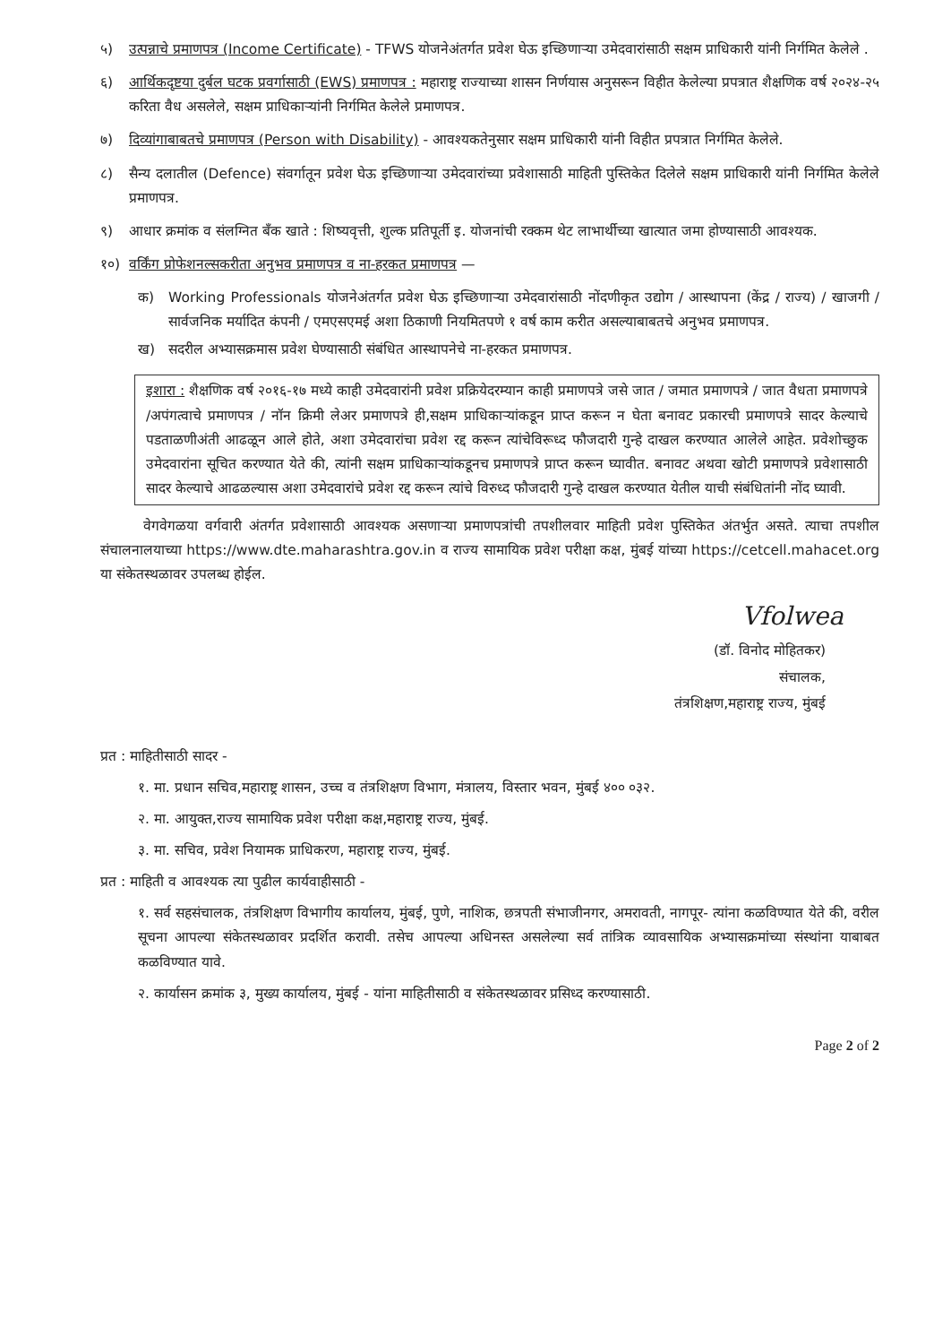५) उत्पन्नाचे प्रमाणपत्र (Income Certificate) - TFWS योजनेअंतर्गत प्रवेश घेऊ इच्छिणाऱ्या उमेदवारांसाठी सक्षम प्राधिकारी यांनी निर्गमित केलेले .
६) आर्थिकदृष्टया दुर्बल घटक प्रवर्गासाठी (EWS) प्रमाणपत्र : महाराष्ट्र राज्याच्या शासन निर्णयास अनुसरून विहीत केलेल्या प्रपत्रात शैक्षणिक वर्ष २०२४-२५ करिता वैध असलेले, सक्षम प्राधिकाऱ्यांनी निर्गमित केलेले प्रमाणपत्र.
७) दिव्यांगाबाबतचे प्रमाणपत्र (Person with Disability) - आवश्यकतेनुसार सक्षम प्राधिकारी यांनी विहीत प्रपत्रात निर्गमित केलेले.
८) सैन्य दलातील (Defence) संवर्गातून प्रवेश घेऊ इच्छिणाऱ्या उमेदवारांच्या प्रवेशासाठी माहिती पुस्तिकेत दिलेले सक्षम प्राधिकारी यांनी निर्गमित केलेले प्रमाणपत्र.
९) आधार क्रमांक व संलग्नित बँक खाते : शिष्यवृत्ती, शुल्क प्रतिपूर्ती इ. योजनांची रक्कम थेट लाभार्थीच्या खात्यात जमा होण्यासाठी आवश्यक.
१०) वर्किंग प्रोफेशनल्सकरीता अनुभव प्रमाणपत्र व ना-हरकत प्रमाणपत्र —
क) Working Professionals योजनेअंतर्गत प्रवेश घेऊ इच्छिणाऱ्या उमेदवारांसाठी नोंदणीकृत उद्योग / आस्थापना (केंद्र / राज्य) / खाजगी / सार्वजनिक मर्यादित कंपनी / एमएसएमई अशा ठिकाणी नियमितपणे १ वर्ष काम करीत असल्याबाबतचे अनुभव प्रमाणपत्र.
ख) सदरील अभ्यासक्रमास प्रवेश घेण्यासाठी संबंधित आस्थापनेचे ना-हरकत प्रमाणपत्र.
इशारा : शैक्षणिक वर्ष २०१६-१७ मध्ये काही उमेदवारांनी प्रवेश प्रक्रियेदरम्यान काही प्रमाणपत्रे जसे जात / जमात प्रमाणपत्रे / जात वैधता प्रमाणपत्रे /अपंगत्वाचे प्रमाणपत्र / नॉन क्रिमी लेअर प्रमाणपत्रे ही,सक्षम प्राधिकाऱ्यांकडून प्राप्त करून न घेता बनावट प्रकारची प्रमाणपत्रे सादर केल्याचे पडताळणीअंती आढळून आले होते, अशा उमेदवारांचा प्रवेश रद्द करून त्यांचेविरूध्द फौजदारी गुन्हे दाखल करण्यात आलेले आहेत. प्रवेशोच्छुक उमेदवारांना सूचित करण्यात येते की, त्यांनी सक्षम प्राधिकाऱ्यांकडूनच प्रमाणपत्रे प्राप्त करून घ्यावीत. बनावट अथवा खोटी प्रमाणपत्रे प्रवेशासाठी सादर केल्याचे आढळल्यास अशा उमेदवारांचे प्रवेश रद्द करून त्यांचे विरुध्द फौजदारी गुन्हे दाखल करण्यात येतील याची संबंधितांनी नोंद घ्यावी.
वेगवेगळया वर्गवारी अंतर्गत प्रवेशासाठी आवश्यक असणाऱ्या प्रमाणपत्रांची तपशीलवार माहिती प्रवेश पुस्तिकेत अंतर्भुत असते. त्याचा तपशील संचालनालयाच्या https://www.dte.maharashtra.gov.in व राज्य सामायिक प्रवेश परीक्षा कक्ष, मुंबई यांच्या https://cetcell.mahacet.org या संकेतस्थळावर उपलब्ध होईल.
Vfolwea
(डॉ. विनोद मोहितकर)
संचालक,
तंत्रशिक्षण,महाराष्ट्र राज्य, मुंबई
प्रत : माहितीसाठी सादर -
१. मा. प्रधान सचिव,महाराष्ट्र शासन, उच्च व तंत्रशिक्षण विभाग, मंत्रालय, विस्तार भवन, मुंबई ४०० ०३२.
२. मा. आयुक्त,राज्य सामायिक प्रवेश परीक्षा कक्ष,महाराष्ट्र राज्य, मुंबई.
३. मा. सचिव, प्रवेश नियामक प्राधिकरण, महाराष्ट्र राज्य, मुंबई.
प्रत : माहिती व आवश्यक त्या पुढील कार्यवाहीसाठी -
१. सर्व सहसंचालक, तंत्रशिक्षण विभागीय कार्यालय, मुंबई, पुणे, नाशिक, छत्रपती संभाजीनगर, अमरावती, नागपूर- त्यांना कळविण्यात येते की, वरील सूचना आपल्या संकेतस्थळावर प्रदर्शित करावी. तसेच आपल्या अधिनस्त असलेल्या सर्व तांत्रिक व्यावसायिक अभ्यासक्रमांच्या संस्थांना याबाबत कळविण्यात यावे.
२. कार्यासन क्रमांक ३, मुख्य कार्यालय, मुंबई - यांना माहितीसाठी व संकेतस्थळावर प्रसिध्द करण्यासाठी.
Page 2 of 2